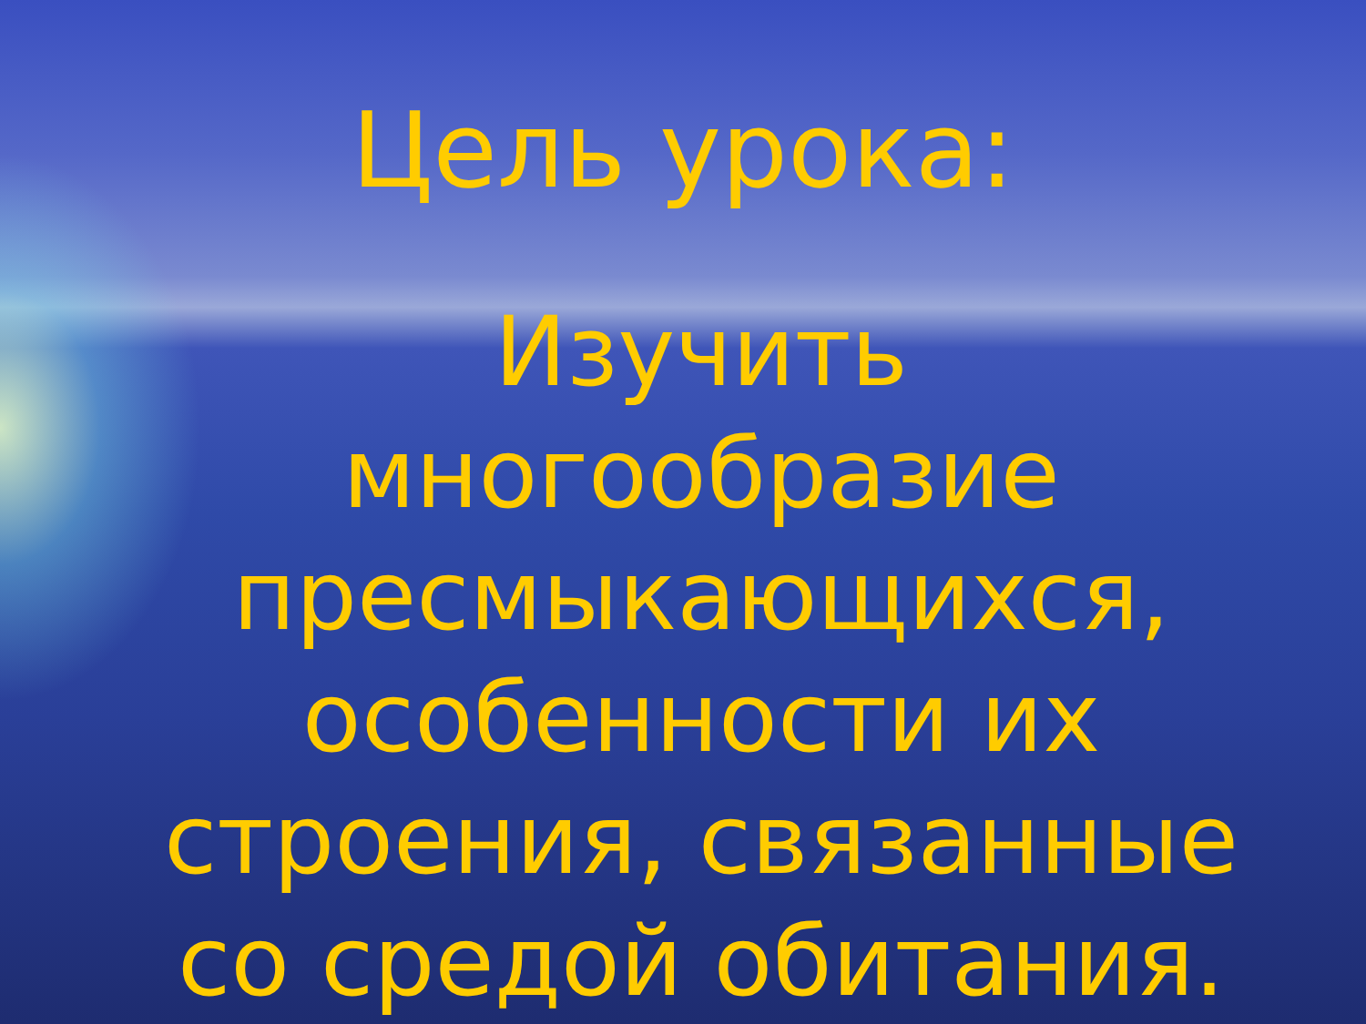Цель урока:
Изучить многообразие пресмыкающихся, особенности их строения, связанные со средой обитания.